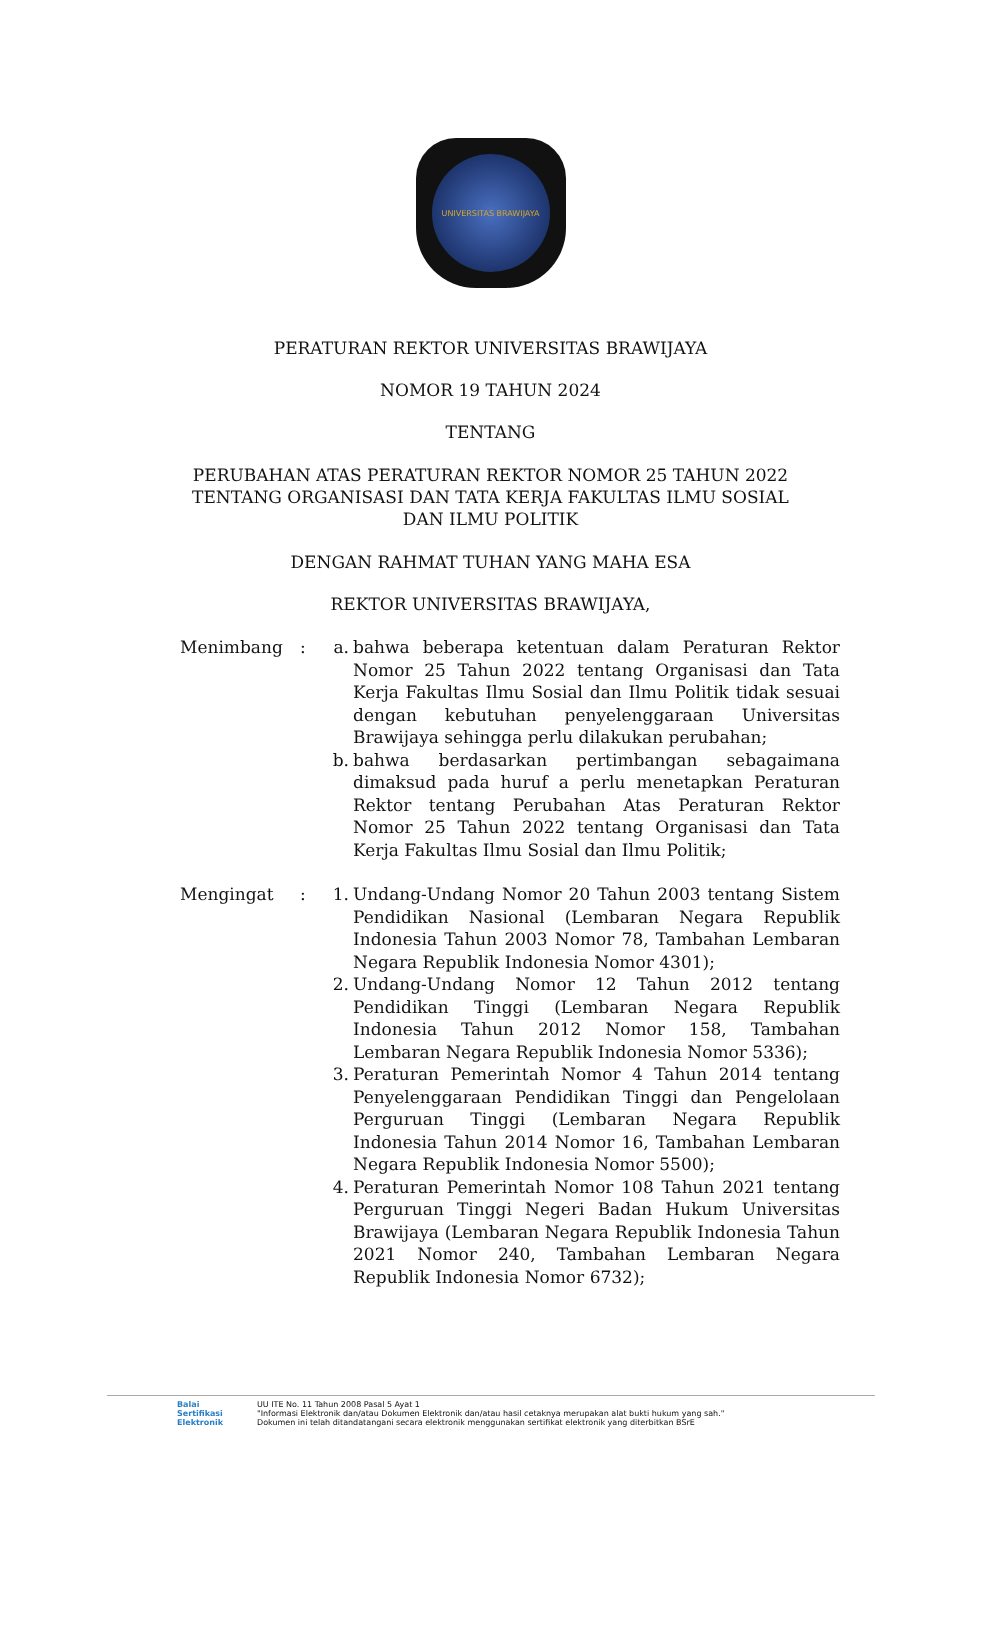UNIVERSITAS BRAWIJAYA
PERATURAN REKTOR UNIVERSITAS BRAWIJAYA
NOMOR 19 TAHUN 2024
TENTANG
PERUBAHAN ATAS PERATURAN REKTOR NOMOR 25 TAHUN 2022
TENTANG ORGANISASI DAN TATA KERJA FAKULTAS ILMU SOSIAL
DAN ILMU POLITIK
DENGAN RAHMAT TUHAN YANG MAHA ESA
REKTOR UNIVERSITAS BRAWIJAYA,
Menimbang : a. bahwa beberapa ketentuan dalam Peraturan Rektor Nomor 25 Tahun 2022 tentang Organisasi dan Tata Kerja Fakultas Ilmu Sosial dan Ilmu Politik tidak sesuai dengan kebutuhan penyelenggaraan Universitas Brawijaya sehingga perlu dilakukan perubahan;
b. bahwa berdasarkan pertimbangan sebagaimana dimaksud pada huruf a perlu menetapkan Peraturan Rektor tentang Perubahan Atas Peraturan Rektor Nomor 25 Tahun 2022 tentang Organisasi dan Tata Kerja Fakultas Ilmu Sosial dan Ilmu Politik;
Mengingat : 1. Undang-Undang Nomor 20 Tahun 2003 tentang Sistem Pendidikan Nasional (Lembaran Negara Republik Indonesia Tahun 2003 Nomor 78, Tambahan Lembaran Negara Republik Indonesia Nomor 4301);
2. Undang-Undang Nomor 12 Tahun 2012 tentang Pendidikan Tinggi (Lembaran Negara Republik Indonesia Tahun 2012 Nomor 158, Tambahan Lembaran Negara Republik Indonesia Nomor 5336);
3. Peraturan Pemerintah Nomor 4 Tahun 2014 tentang Penyelenggaraan Pendidikan Tinggi dan Pengelolaan Perguruan Tinggi (Lembaran Negara Republik Indonesia Tahun 2014 Nomor 16, Tambahan Lembaran Negara Republik Indonesia Nomor 5500);
4. Peraturan Pemerintah Nomor 108 Tahun 2021 tentang Perguruan Tinggi Negeri Badan Hukum Universitas Brawijaya (Lembaran Negara Republik Indonesia Tahun 2021 Nomor 240, Tambahan Lembaran Negara Republik Indonesia Nomor 6732);
Balai
Sertifikasi
Elektronik
UU ITE No. 11 Tahun 2008 Pasal 5 Ayat 1
"Informasi Elektronik dan/atau Dokumen Elektronik dan/atau hasil cetaknya merupakan alat bukti hukum yang sah."
Dokumen ini telah ditandatangani secara elektronik menggunakan sertifikat elektronik yang diterbitkan BSrE